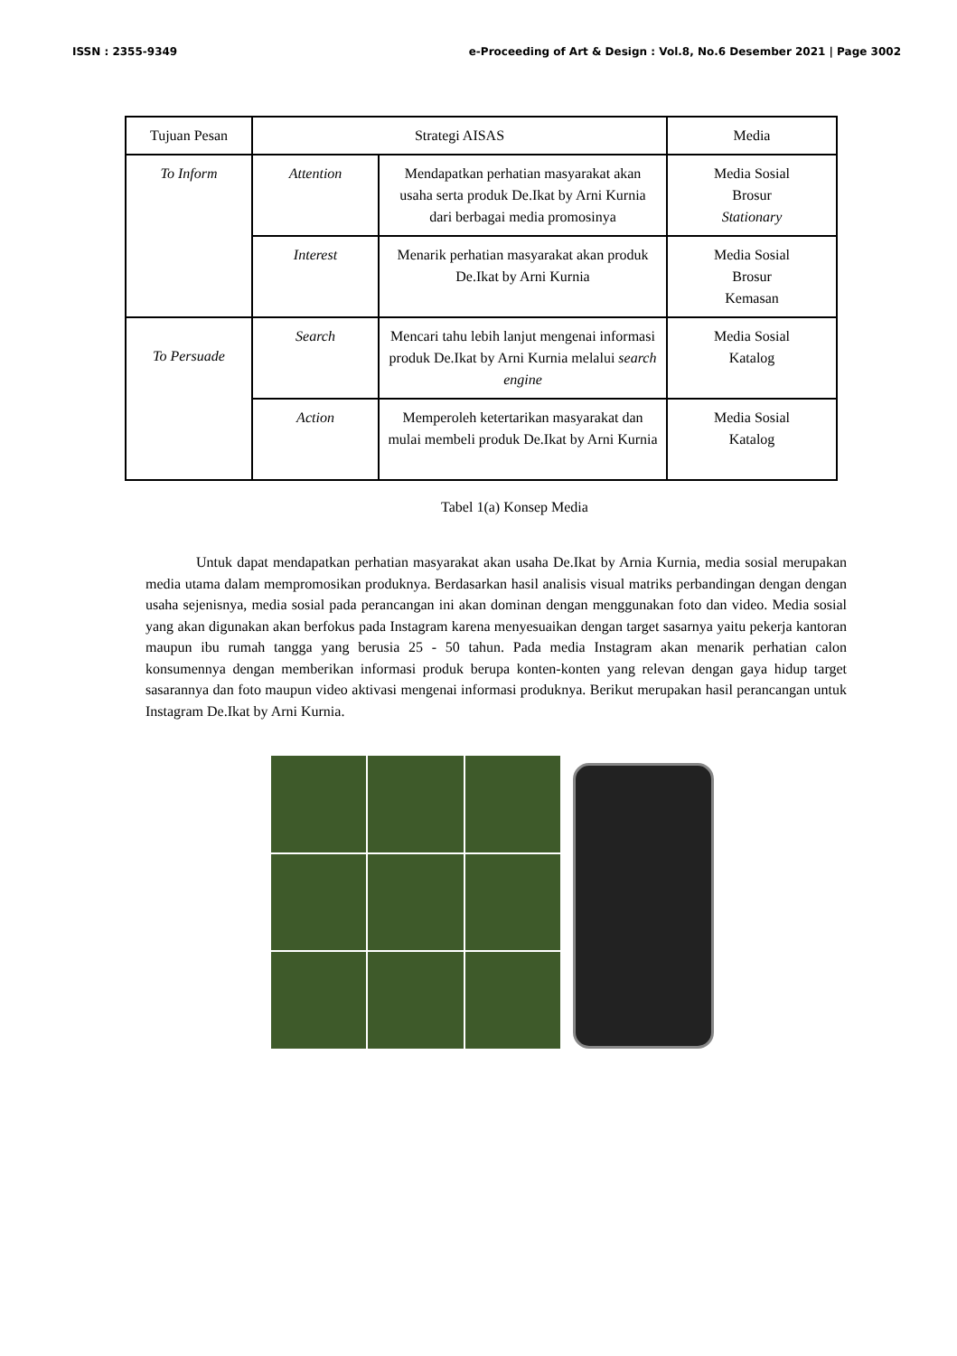ISSN : 2355-9349 e-Proceeding of Art & Design : Vol.8, No.6 Desember 2021 | Page 3002
| Tujuan Pesan | Strategi AISAS | | Media |
| To Inform | Attention | Mendapatkan perhatian masyarakat akan usaha serta produk De.Ikat by Arni Kurnia dari berbagai media promosinya | Media Sosial Brosur Stationary |
| | Interest | Menarik perhatian masyarakat akan produk De.Ikat by Arni Kurnia | Media Sosial Brosur Kemasan |
| To Persuade | Search | Mencari tahu lebih lanjut mengenai informasi produk De.Ikat by Arni Kurnia melalui search engine | Media Sosial Katalog |
| | Action | Memperoleh ketertarikan masyarakat dan mulai membeli produk De.Ikat by Arni Kurnia | Media Sosial Katalog |
Tabel 1(a) Konsep Media
Untuk dapat mendapatkan perhatian masyarakat akan usaha De.Ikat by Arnia Kurnia, media sosial merupakan media utama dalam mempromosikan produknya. Berdasarkan hasil analisis visual matriks perbandingan dengan dengan usaha sejenisnya, media sosial pada perancangan ini akan dominan dengan menggunakan foto dan video. Media sosial yang akan digunakan akan berfokus pada Instagram karena menyesuaikan dengan target sasarnya yaitu pekerja kantoran maupun ibu rumah tangga yang berusia 25 - 50 tahun. Pada media Instagram akan menarik perhatian calon konsumennya dengan memberikan informasi produk berupa konten-konten yang relevan dengan gaya hidup target sasarannya dan foto maupun video aktivasi mengenai informasi produknya. Berikut merupakan hasil perancangan untuk Instagram De.Ikat by Arni Kurnia.